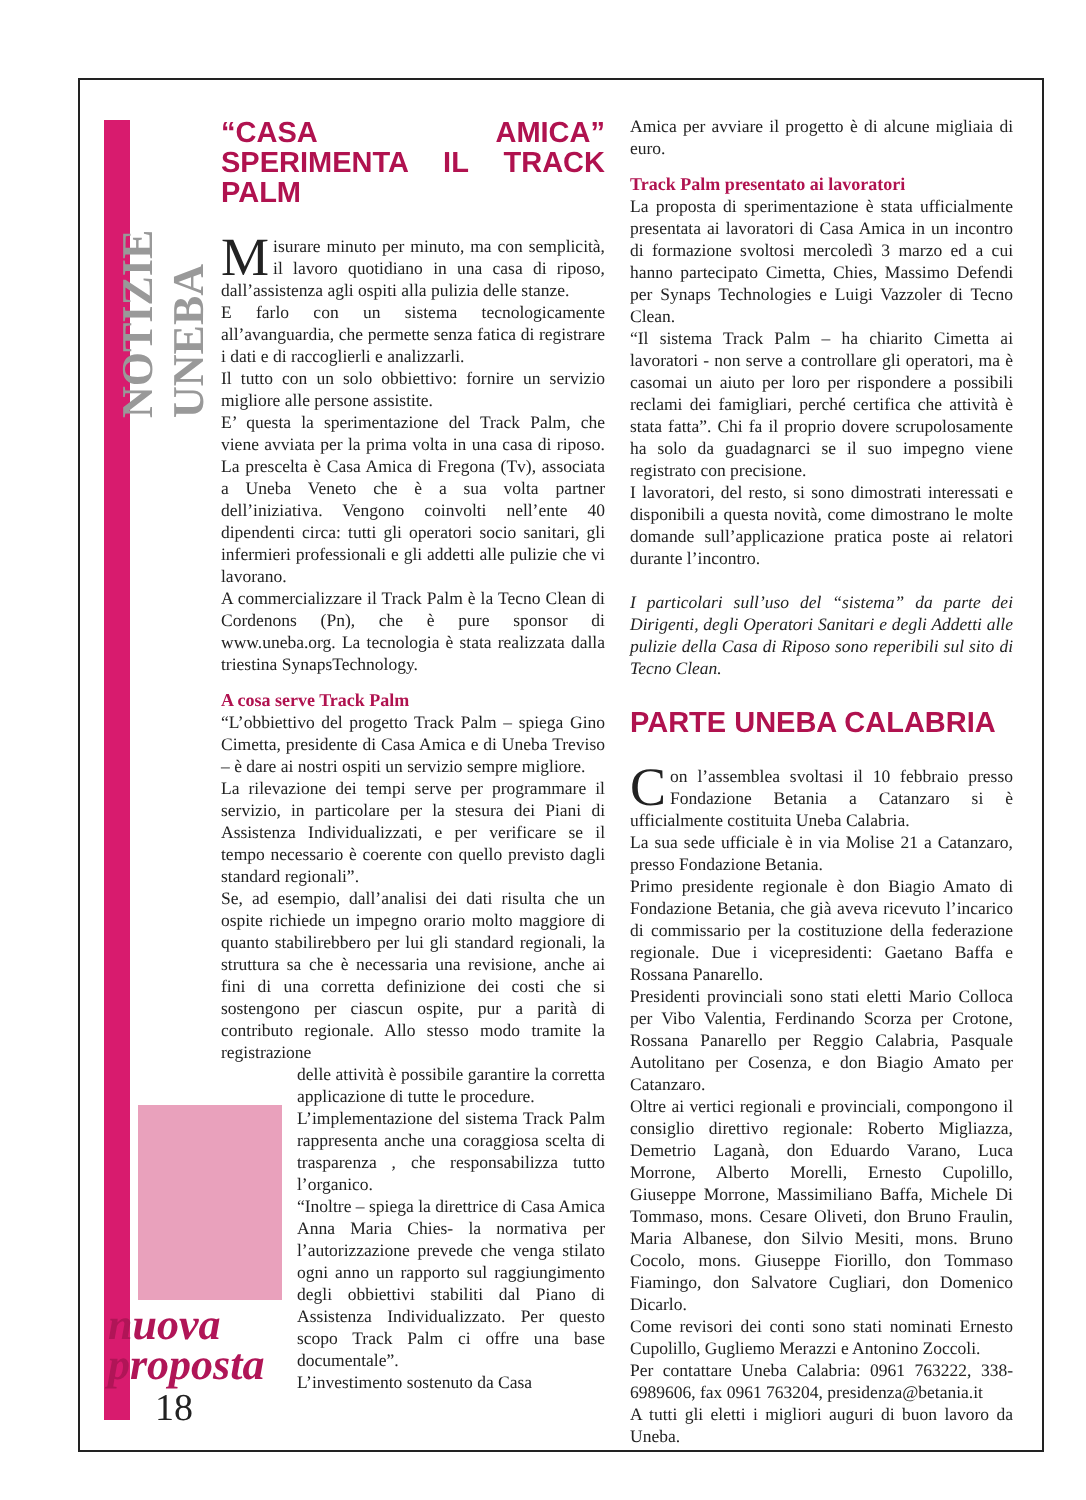NOTIZIE UNEBA
nuova
proposta
18
“CASA AMICA” SPERIMENTA IL TRACK PALM
Misurare minuto per minuto, ma con semplicità, il lavoro quotidiano in una casa di riposo, dall’assistenza agli ospiti alla pulizia delle stanze.
E farlo con un sistema tecnologicamente all’avanguardia, che permette senza fatica di registrare i dati e di raccoglierli e analizzarli.
Il tutto con un solo obbiettivo: fornire un servizio migliore alle persone assistite.
E’ questa la sperimentazione del Track Palm, che viene avviata per la prima volta in una casa di riposo. La prescelta è Casa Amica di Fregona (Tv), associata a Uneba Veneto che è a sua volta partner dell’iniziativa. Vengono coinvolti nell’ente 40 dipendenti circa: tutti gli operatori socio sanitari, gli infermieri professionali e gli addetti alle pulizie che vi lavorano.
A commercializzare il Track Palm è la Tecno Clean di Cordenons (Pn), che è pure sponsor di www.uneba.org. La tecnologia è stata realizzata dalla triestina SynapsTechnology.
A cosa serve Track Palm
“L’obbiettivo del progetto Track Palm – spiega Gino Cimetta, presidente di Casa Amica e di Uneba Treviso – è dare ai nostri ospiti un servizio sempre migliore.
La rilevazione dei tempi serve per programmare il servizio, in particolare per la stesura dei Piani di Assistenza Individualizzati, e per verificare se il tempo necessario è coerente con quello previsto dagli standard regionali”.
Se, ad esempio, dall’analisi dei dati risulta che un ospite richiede un impegno orario molto maggiore di quanto stabilirebbero per lui gli standard regionali, la struttura sa che è necessaria una revisione, anche ai fini di una corretta definizione dei costi che si sostengono per ciascun ospite, pur a parità di contributo regionale. Allo stesso modo tramite la registrazione
delle attività è possibile garantire la corretta applicazione di tutte le procedure.
L’implementazione del sistema Track Palm rappresenta anche una coraggiosa scelta di trasparenza , che responsabilizza tutto l’organico.
“Inoltre – spiega la direttrice di Casa Amica Anna Maria Chies- la normativa per l’autorizzazione prevede che venga stilato ogni anno un rapporto sul raggiungimento degli obbiettivi stabiliti dal Piano di Assistenza Individualizzato. Per questo scopo Track Palm ci offre una base documentale”.
L’investimento sostenuto da Casa
Amica per avviare il progetto è di alcune migliaia di euro.
Track Palm presentato ai lavoratori
La proposta di sperimentazione è stata ufficialmente presentata ai lavoratori di Casa Amica in un incontro di formazione svoltosi mercoledì 3 marzo ed a cui hanno partecipato Cimetta, Chies, Massimo Defendi per Synaps Technologies e Luigi Vazzoler di Tecno Clean.
“Il sistema Track Palm – ha chiarito Cimetta ai lavoratori - non serve a controllare gli operatori, ma è casomai un aiuto per loro per rispondere a possibili reclami dei famigliari, perché certifica che attività è stata fatta”. Chi fa il proprio dovere scrupolosamente ha solo da guadagnarci se il suo impegno viene registrato con precisione.
I lavoratori, del resto, si sono dimostrati interessati e disponibili a questa novità, come dimostrano le molte domande sull’applicazione pratica poste ai relatori durante l’incontro.
I particolari sull’uso del “sistema” da parte dei Dirigenti, degli Operatori Sanitari e degli Addetti alle pulizie della Casa di Riposo sono reperibili sul sito di Tecno Clean.
PARTE UNEBA CALABRIA
Con l’assemblea svoltasi il 10 febbraio presso Fondazione Betania a Catanzaro si è ufficialmente costituita Uneba Calabria.
La sua sede ufficiale è in via Molise 21 a Catanzaro, presso Fondazione Betania.
Primo presidente regionale è don Biagio Amato di Fondazione Betania, che già aveva ricevuto l’incarico di commissario per la costituzione della federazione regionale. Due i vicepresidenti: Gaetano Baffa e Rossana Panarello.
Presidenti provinciali sono stati eletti Mario Colloca per Vibo Valentia, Ferdinando Scorza per Crotone, Rossana Panarello per Reggio Calabria, Pasquale Autolitano per Cosenza, e don Biagio Amato per Catanzaro.
Oltre ai vertici regionali e provinciali, compongono il consiglio direttivo regionale: Roberto Migliazza, Demetrio Laganà, don Eduardo Varano, Luca Morrone, Alberto Morelli, Ernesto Cupolillo, Giuseppe Morrone, Massimiliano Baffa, Michele Di Tommaso, mons. Cesare Oliveti, don Bruno Fraulin, Maria Albanese, don Silvio Mesiti, mons. Bruno Cocolo, mons. Giuseppe Fiorillo, don Tommaso Fiamingo, don Salvatore Cugliari, don Domenico Dicarlo.
Come revisori dei conti sono stati nominati Ernesto Cupolillo, Gugliemo Merazzi e Antonino Zoccoli.
Per contattare Uneba Calabria: 0961 763222, 338-6989606, fax 0961 763204, presidenza@betania.it
A tutti gli eletti i migliori auguri di buon lavoro da Uneba.